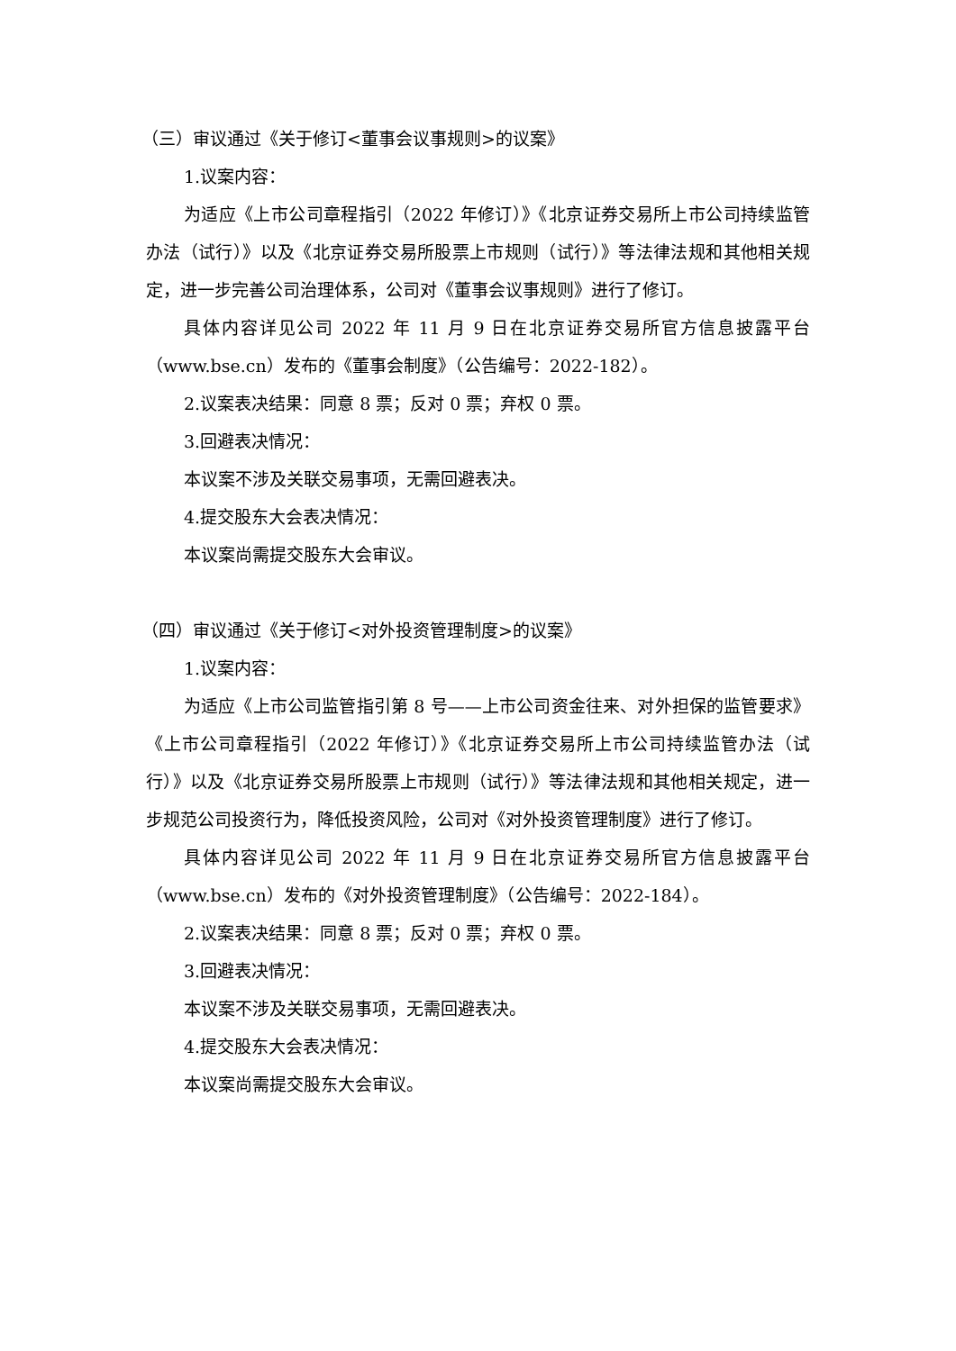（三）审议通过《关于修订<董事会议事规则>的议案》
1.议案内容：
为适应《上市公司章程指引（2022 年修订）》《北京证券交易所上市公司持续监管办法（试行）》以及《北京证券交易所股票上市规则（试行）》等法律法规和其他相关规定，进一步完善公司治理体系，公司对《董事会议事规则》进行了修订。
具体内容详见公司 2022 年 11 月 9 日在北京证券交易所官方信息披露平台（www.bse.cn）发布的《董事会制度》（公告编号：2022-182）。
2.议案表决结果：同意 8 票；反对 0 票；弃权 0 票。
3.回避表决情况：
本议案不涉及关联交易事项，无需回避表决。
4.提交股东大会表决情况：
本议案尚需提交股东大会审议。
（四）审议通过《关于修订<对外投资管理制度>的议案》
1.议案内容：
为适应《上市公司监管指引第 8 号——上市公司资金往来、对外担保的监管要求》《上市公司章程指引（2022 年修订）》《北京证券交易所上市公司持续监管办法（试行）》以及《北京证券交易所股票上市规则（试行）》等法律法规和其他相关规定，进一步规范公司投资行为，降低投资风险，公司对《对外投资管理制度》进行了修订。
具体内容详见公司 2022 年 11 月 9 日在北京证券交易所官方信息披露平台（www.bse.cn）发布的《对外投资管理制度》（公告编号：2022-184）。
2.议案表决结果：同意 8 票；反对 0 票；弃权 0 票。
3.回避表决情况：
本议案不涉及关联交易事项，无需回避表决。
4.提交股东大会表决情况：
本议案尚需提交股东大会审议。